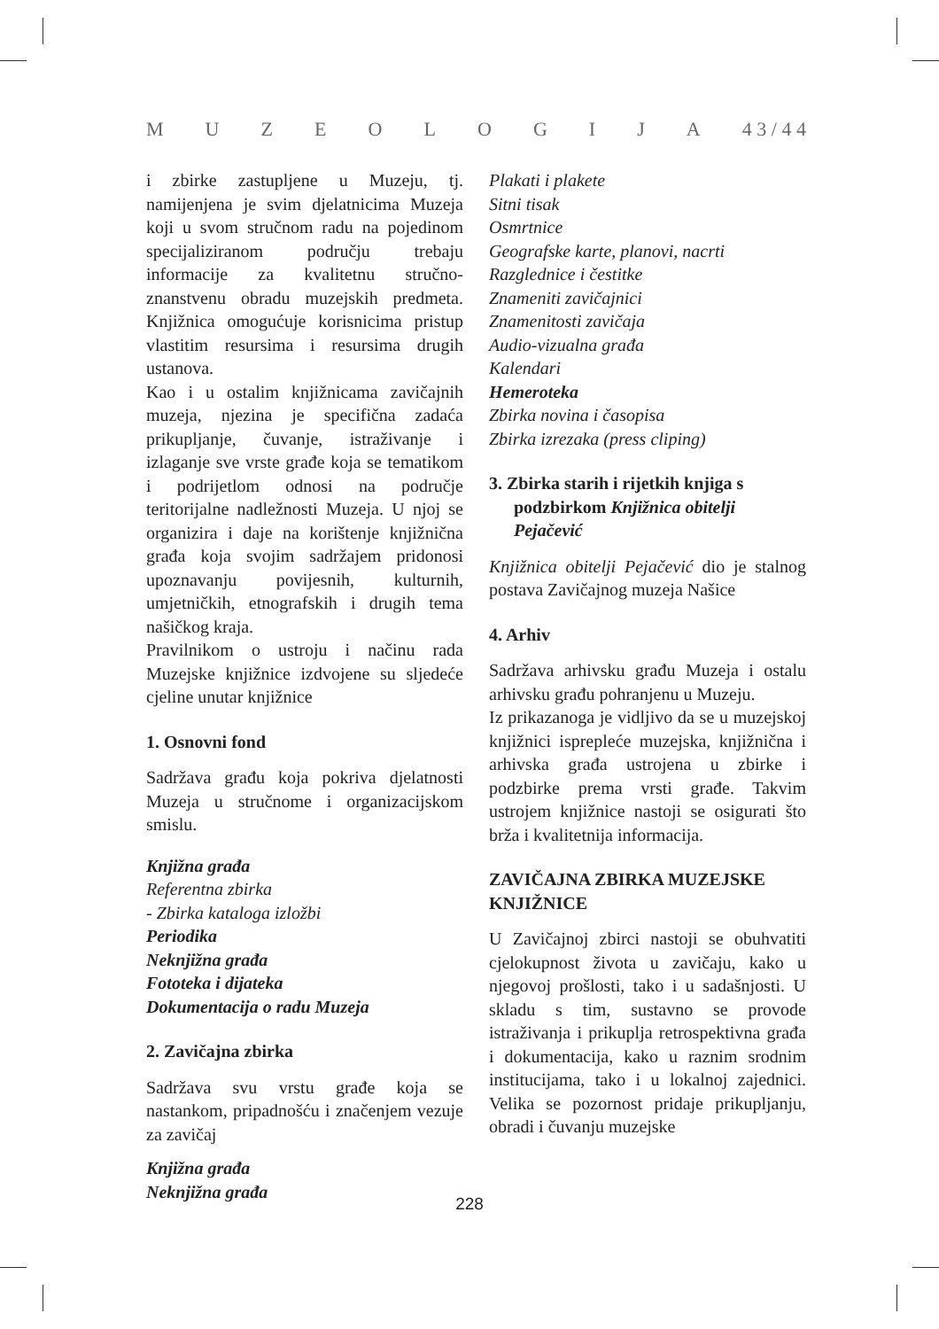MUZEOLOGIJA 4 3 / 4 4
i zbirke zastupljene u Muzeju, tj. namijenjena je svim djelatnicima Muzeja koji u svom stručnom radu na pojedinom specijaliziranom području trebaju informacije za kvalitetnu stručno-znanstvenu obradu muzejskih predmeta. Knjižnica omogućuje korisnicima pristup vlastitim resursima i resursima drugih ustanova.
Kao i u ostalim knjižnicama zavičajnih muzeja, njezina je specifična zadaća prikupljanje, čuvanje, istraživanje i izlaganje sve vrste građe koja se tematikom i podrijetlom odnosi na područje teritorijalne nadležnosti Muzeja. U njoj se organizira i daje na korištenje knjižnična građa koja svojim sadržajem pridonosi upoznavanju povijesnih, kulturnih, umjetničkih, etnografskih i drugih tema našičkog kraja.
Pravilnikom o ustroju i načinu rada Muzejske knjižnice izdvojene su sljedeće cjeline unutar knjižnice
1. Osnovni fond
Sadržava građu koja pokriva djelatnosti Muzeja u stručnome i organizacijskom smislu.
Knjižna građa
Referentna zbirka
- Zbirka kataloga izložbi
Periodika
Neknjižna građa
Fototeka i dijateka
Dokumentacija o radu Muzeja
2. Zavičajna zbirka
Sadržava svu vrstu građe koja se nastankom, pripadnošću i značenjem vezuje za zavičaj
Knjižna građa
Neknjižna građa
Plakati i plakete
Sitni tisak
Osmrtnice
Geografske karte, planovi, nacrti
Razglednice i čestitke
Znameniti zavičajnici
Znamenitosti zavičaja
Audio-vizualna građa
Kalendari
Hemeroteka
Zbirka novina i časopisa
Zbirka izrezaka (press cliping)
3. Zbirka starih i rijetkih knjiga s podzbirkom Knjižnica obitelji Pejačević
Knjižnica obitelji Pejačević dio je stalnog postava Zavičajnog muzeja Našice
4. Arhiv
Sadržava arhivsku građu Muzeja i ostalu arhivsku građu pohranjenu u Muzeju.
Iz prikazanoga je vidljivo da se u muzejskoj knjižnici isprepleće muzejska, knjižnična i arhivska građa ustrojena u zbirke i podzbirke prema vrsti građe. Takvim ustrojem knjižnice nastoji se osigurati što brža i kvalitetnija informacija.
ZAVIČAJNA ZBIRKA MUZEJSKE KNJIŽNICE
U Zavičajnoj zbirci nastoji se obuhvatiti cjelokupnost života u zavičaju, kako u njegovoj prošlosti, tako i u sadašnjosti. U skladu s tim, sustavno se provode istraživanja i prikuplja retrospektivna građa i dokumentacija, kako u raznim srodnim institucijama, tako i u lokalnoj zajednici. Velika se pozornost pridaje prikupljanju, obradi i čuvanju muzejske
228